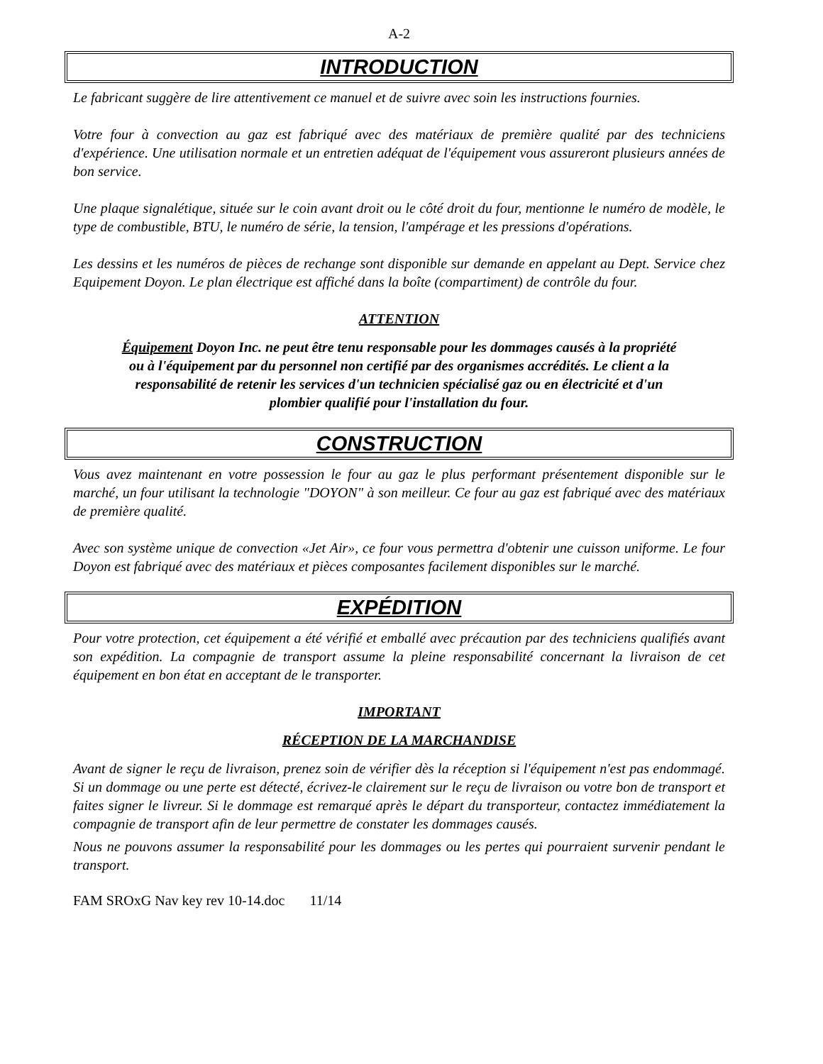A-2
INTRODUCTION
Le fabricant suggère de lire attentivement ce manuel et de suivre avec soin les instructions fournies.
Votre four à convection au gaz est fabriqué avec des matériaux de première qualité par des techniciens d'expérience. Une utilisation normale et un entretien adéquat de l'équipement vous assureront plusieurs années de bon service.
Une plaque signalétique, située sur le coin avant droit ou le côté droit du four, mentionne le numéro de modèle, le type de combustible, BTU, le numéro de série, la tension, l'ampérage et les pressions d'opérations.
Les dessins et les numéros de pièces de rechange sont disponible sur demande en appelant au Dept. Service chez Equipement Doyon. Le plan électrique est affiché dans la boîte (compartiment) de contrôle du four.
ATTENTION
Équipement Doyon Inc. ne peut être tenu responsable pour les dommages causés à la propriété ou à l'équipement par du personnel non certifié par des organismes accrédités. Le client a la responsabilité de retenir les services d'un technicien spécialisé gaz ou en électricité et d'un plombier qualifié pour l'installation du four.
CONSTRUCTION
Vous avez maintenant en votre possession le four au gaz le plus performant présentement disponible sur le marché, un four utilisant la technologie "DOYON" à son meilleur. Ce four au gaz est fabriqué avec des matériaux de première qualité.
Avec son système unique de convection «Jet Air», ce four vous permettra d'obtenir une cuisson uniforme. Le four Doyon est fabriqué avec des matériaux et pièces composantes facilement disponibles sur le marché.
EXPÉDITION
Pour votre protection, cet équipement a été vérifié et emballé avec précaution par des techniciens qualifiés avant son expédition. La compagnie de transport assume la pleine responsabilité concernant la livraison de cet équipement en bon état en acceptant de le transporter.
IMPORTANT
RÉCEPTION DE LA MARCHANDISE
Avant de signer le reçu de livraison, prenez soin de vérifier dès la réception si l'équipement n'est pas endommagé. Si un dommage ou une perte est détecté, écrivez-le clairement sur le reçu de livraison ou votre bon de transport et faites signer le livreur. Si le dommage est remarqué après le départ du transporteur, contactez immédiatement la compagnie de transport afin de leur permettre de constater les dommages causés.
Nous ne pouvons assumer la responsabilité pour les dommages ou les pertes qui pourraient survenir pendant le transport.
FAM SROxG Nav key rev 10-14.doc 11/14